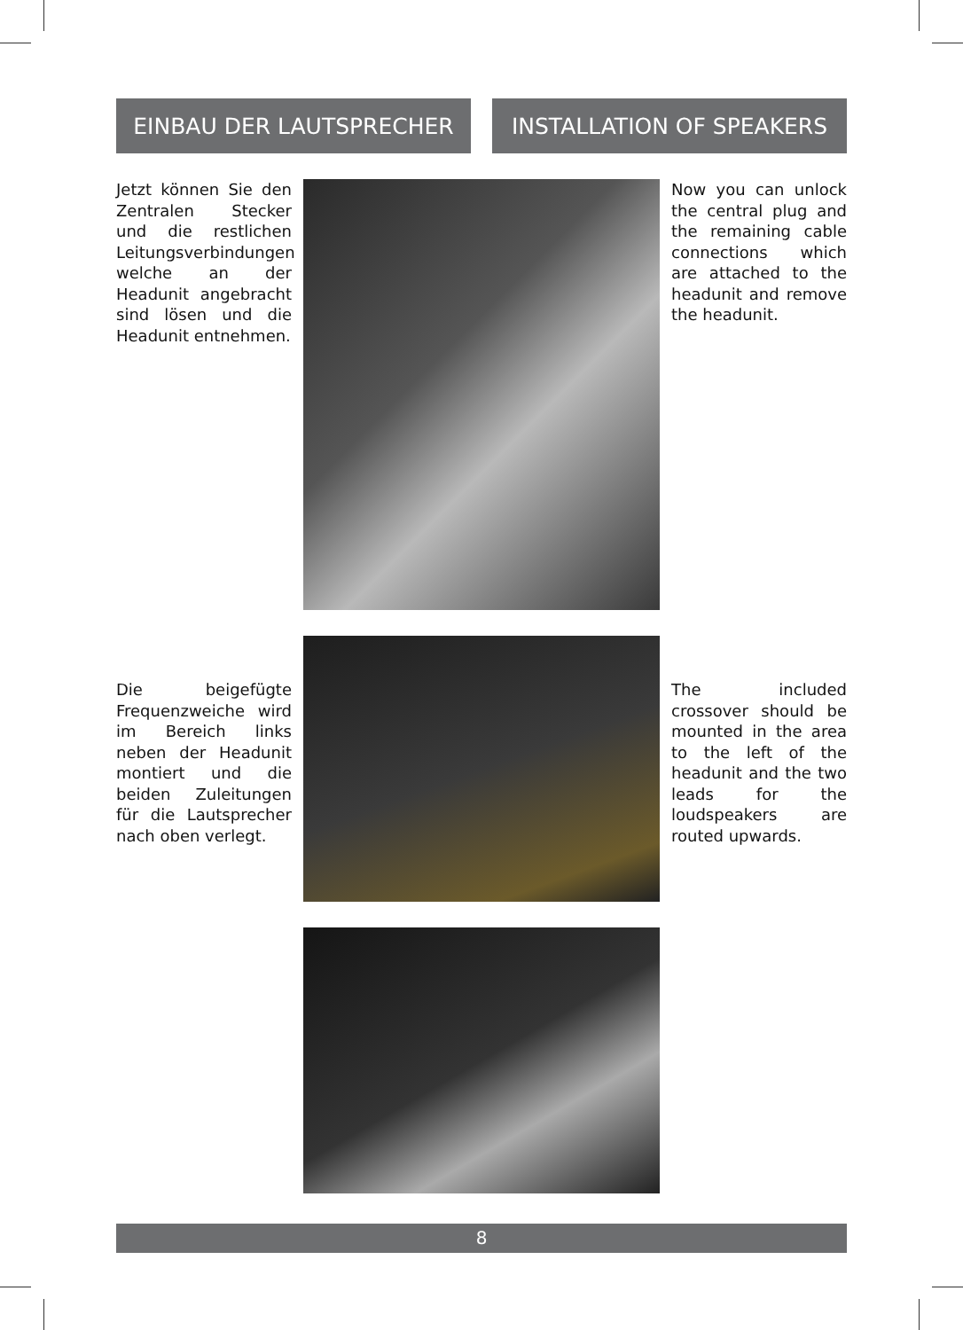EINBAU DER LAUTSPRECHER INSTALLATION OF SPEAKERS
Jetzt können Sie den Zentralen Stecker und die restlichen Leitungsverbindungen welche an der Headunit angebracht sind lösen und die Headunit entnehmen.
Now you can unlock the central plug and the remaining cable connections which are attached to the headunit and remove the headunit.
Die beigefügte Frequenzweiche wird im Bereich links neben der Headunit montiert und die beiden Zuleitungen für die Lautsprecher nach oben verlegt.
The included crossover should be mounted in the area to the left of the headunit and the two leads for the loudspeakers are routed upwards.
8